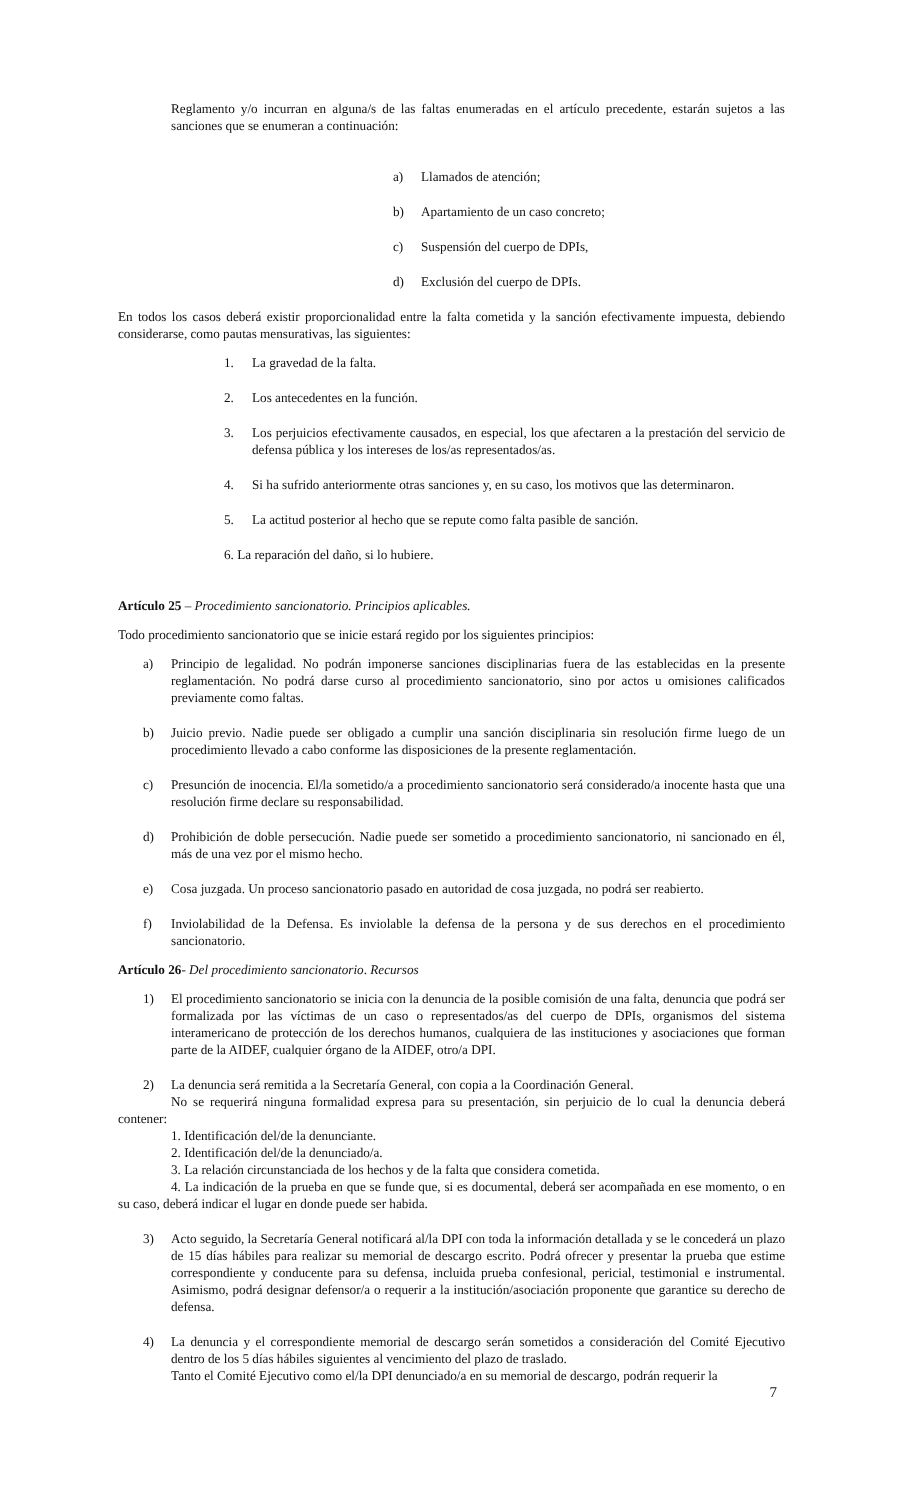Reglamento y/o incurran en alguna/s de las faltas enumeradas en el artículo precedente, estarán sujetos a las sanciones que se enumeran a continuación:
a) Llamados de atención;
b) Apartamiento de un caso concreto;
c) Suspensión del cuerpo de DPIs,
d) Exclusión del cuerpo de DPIs.
En todos los casos deberá existir proporcionalidad entre la falta cometida y la sanción efectivamente impuesta, debiendo considerarse, como pautas mensurativas, las siguientes:
1. La gravedad de la falta.
2. Los antecedentes en la función.
3. Los perjuicios efectivamente causados, en especial, los que afectaren a la prestación del servicio de defensa pública y los intereses de los/as representados/as.
4. Si ha sufrido anteriormente otras sanciones y, en su caso, los motivos que las determinaron.
5. La actitud posterior al hecho que se repute como falta pasible de sanción.
6. La reparación del daño, si lo hubiere.
Artículo 25 – Procedimiento sancionatorio. Principios aplicables.
Todo procedimiento sancionatorio que se inicie estará regido por los siguientes principios:
a) Principio de legalidad. No podrán imponerse sanciones disciplinarias fuera de las establecidas en la presente reglamentación. No podrá darse curso al procedimiento sancionatorio, sino por actos u omisiones calificados previamente como faltas.
b) Juicio previo. Nadie puede ser obligado a cumplir una sanción disciplinaria sin resolución firme luego de un procedimiento llevado a cabo conforme las disposiciones de la presente reglamentación.
c) Presunción de inocencia. El/la sometido/a a procedimiento sancionatorio será considerado/a inocente hasta que una resolución firme declare su responsabilidad.
d) Prohibición de doble persecución. Nadie puede ser sometido a procedimiento sancionatorio, ni sancionado en él, más de una vez por el mismo hecho.
e) Cosa juzgada. Un proceso sancionatorio pasado en autoridad de cosa juzgada, no podrá ser reabierto.
f) Inviolabilidad de la Defensa. Es inviolable la defensa de la persona y de sus derechos en el procedimiento sancionatorio.
Artículo 26- Del procedimiento sancionatorio. Recursos
1) El procedimiento sancionatorio se inicia con la denuncia de la posible comisión de una falta, denuncia que podrá ser formalizada por las víctimas de un caso o representados/as del cuerpo de DPIs, organismos del sistema interamericano de protección de los derechos humanos, cualquiera de las instituciones y asociaciones que forman parte de la AIDEF, cualquier órgano de la AIDEF, otro/a DPI.
2) La denuncia será remitida a la Secretaría General, con copia a la Coordinación General.
No se requerirá ninguna formalidad expresa para su presentación, sin perjuicio de lo cual la denuncia deberá contener:
1. Identificación del/de la denunciante.
2. Identificación del/de la denunciado/a.
3. La relación circunstanciada de los hechos y de la falta que considera cometida.
4. La indicación de la prueba en que se funde que, si es documental, deberá ser acompañada en ese momento, o en su caso, deberá indicar el lugar en donde puede ser habida.
3) Acto seguido, la Secretaría General notificará al/la DPI con toda la información detallada y se le concederá un plazo de 15 días hábiles para realizar su memorial de descargo escrito. Podrá ofrecer y presentar la prueba que estime correspondiente y conducente para su defensa, incluida prueba confesional, pericial, testimonial e instrumental. Asimismo, podrá designar defensor/a o requerir a la institución/asociación proponente que garantice su derecho de defensa.
4) La denuncia y el correspondiente memorial de descargo serán sometidos a consideración del Comité Ejecutivo dentro de los 5 días hábiles siguientes al vencimiento del plazo de traslado.
Tanto el Comité Ejecutivo como el/la DPI denunciado/a en su memorial de descargo, podrán requerir la
7